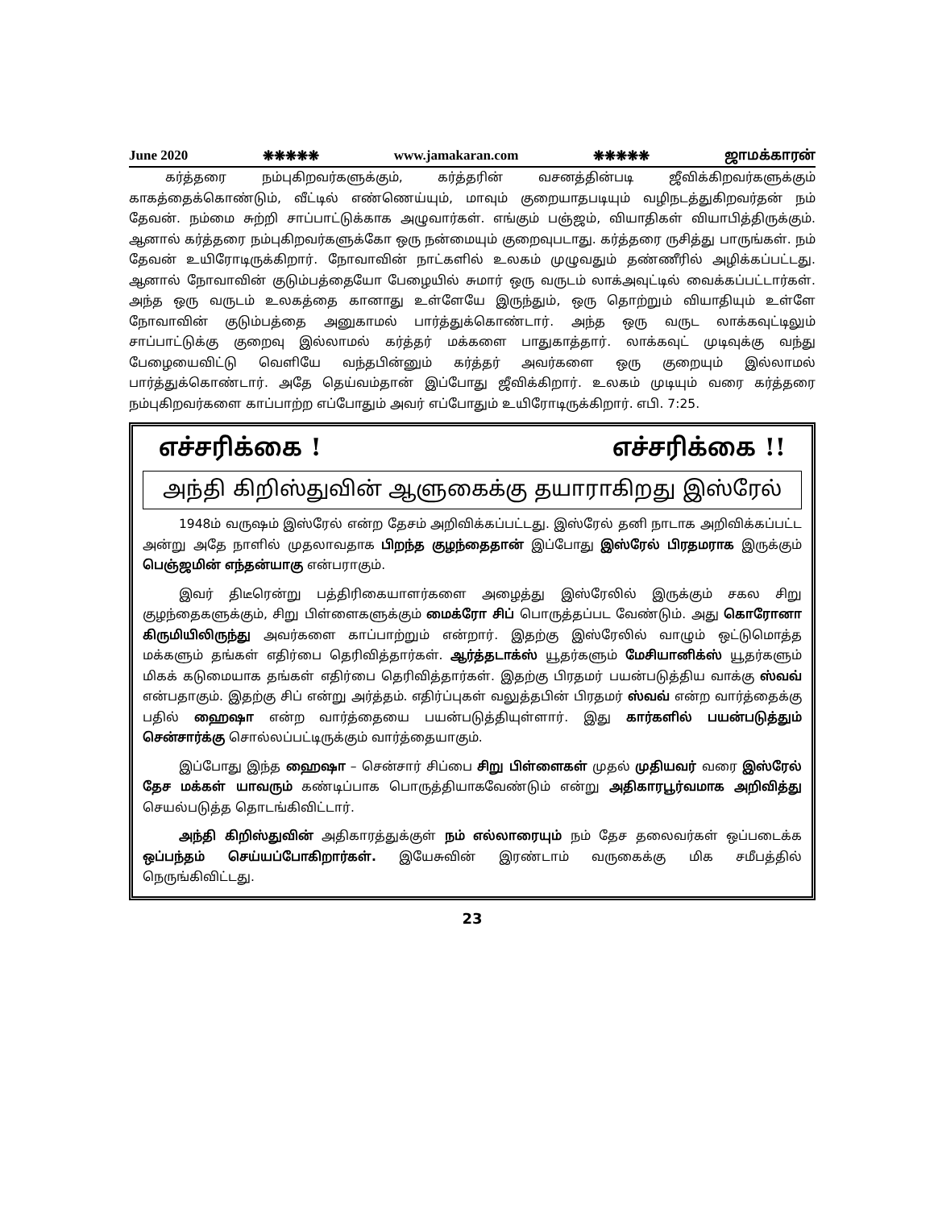June 2020 ❋❋❋❋❋ www.jamakaran.com ❋❋❋❋❋ ஜாமக்காரன்
கர்த்தரை நம்புகிறவர்களுக்கும், கர்த்தரின் வசனத்தின்படி ஜீவிக்கிறவர்களுக்கும் காகத்தைக்கொண்டும், வீட்டில் எண்ணெய்யும், மாவும் குறையாதபடியும் வழிநடத்துகிறவர்தன் நம் தேவன். நம்மை சுற்றி சாப்பாட்டுக்காக அழுவார்கள். எங்கும் பஞ்ஜம், வியாதிகள் வியாபித்திருக்கும். ஆனால் கர்த்தரை நம்புகிறவர்களுக்கோ ஒரு நன்மையும் குறைவுபடாது. கர்த்தரை ருசித்து பாருங்கள். நம் தேவன் உயிரோடிருக்கிறார். நோவாவின் நாட்களில் உலகம் முழுவதும் தண்ணீரில் அழிக்கப்பட்டது. ஆனால் நோவாவின் குடும்பத்தையோ பேழையில் சுமார் ஒரு வருடம் லாக்அவுட்டில் வைக்கப்பட்டார்கள். அந்த ஒரு வருடம் உலகத்தை கானாது உள்ளேயே இருந்தும், ஒரு தொற்றும் வியாதியும் உள்ளே நோவாவின் குடும்பத்தை அனுகாமல் பார்த்துக்கொண்டார். அந்த ஒரு வருட லாக்கவுட்டிலும் சாப்பாட்டுக்கு குறைவு இல்லாமல் கர்த்தர் மக்களை பாதுகாத்தார். லாக்கவுட் முடிவுக்கு வந்து பேழையைவிட்டு வெளியே வந்தபின்னும் கர்த்தர் அவர்களை ஒரு குறையும் இல்லாமல் பார்த்துக்கொண்டார். அதே தெய்வம்தான் இப்போது ஜீவிக்கிறார். உலகம் முடியும் வரை கர்த்தரை நம்புகிறவர்களை காப்பாற்ற எப்போதும் அவர் எப்போதும் உயிரோடிருக்கிறார். எபி. 7:25.
எச்சரிக்கை ! எச்சரிக்கை !!
அந்தி கிறிஸ்துவின் ஆளுகைக்கு தயாராகிறது இஸ்ரேல்
1948ம் வருஷம் இஸ்ரேல் என்ற தேசம் அறிவிக்கப்பட்டது. இஸ்ரேல் தனி நாடாக அறிவிக்கப்பட்ட அன்று அதே நாளில் முதலாவதாக பிறந்த குழந்தைதான் இப்போது இஸ்ரேல் பிரதமராக இருக்கும் பெஞ்ஜமின் எந்தன்யாகு என்பராகும்.
இவர் திடீரென்று பத்திரிகையாளர்களை அழைத்து இஸ்ரேலில் இருக்கும் சகல சிறு குழந்தைகளுக்கும், சிறு பிள்ளைகளுக்கும் மைக்ரோ சிப் பொருத்தப்பட வேண்டும். அது கொரோனா கிருமியிலிருந்து அவர்களை காப்பாற்றும் என்றார். இதற்கு இஸ்ரேலில் வாழும் ஒட்டுமொத்த மக்களும் தங்கள் எதிர்பை தெரிவித்தார்கள். ஆர்த்தடாக்ஸ் யூதர்களும் மேசியானிக்ஸ் யூதர்களும் மிகக் கடுமையாக தங்கள் எதிர்பை தெரிவித்தார்கள். இதற்கு பிரதமர் பயன்படுத்திய வாக்கு ஸ்வவ் என்பதாகும். இதற்கு சிப் என்று அர்த்தம். எதிர்ப்புகள் வலுத்தபின் பிரதமர் ஸ்வவ் என்ற வார்த்தைக்கு பதில் ஹைஷா என்ற வார்த்தையை பயன்படுத்தியுள்ளார். இது கார்களில் பயன்படுத்தும் சென்சார்க்கு சொல்லப்பட்டிருக்கும் வார்த்தையாகும்.
இப்போது இந்த ஹைஷா – சென்சார் சிப்பை சிறு பிள்ளைகள் முதல் முதியவர் வரை இஸ்ரேல் தேச மக்கள் யாவரும் கண்டிப்பாக பொருத்தியாகவேண்டும் என்று அதிகாரபூர்வமாக அறிவித்து செயல்படுத்த தொடங்கிவிட்டார்.
அந்தி கிறிஸ்துவின் அதிகாரத்துக்குள் நம் எல்லாரையும் நம் தேச தலைவர்கள் ஒப்படைக்க ஒப்பந்தம் செய்யப்போகிறார்கள். இயேசுவின் இரண்டாம் வருகைக்கு மிக சமீபத்தில் நெருங்கிவிட்டது.
23